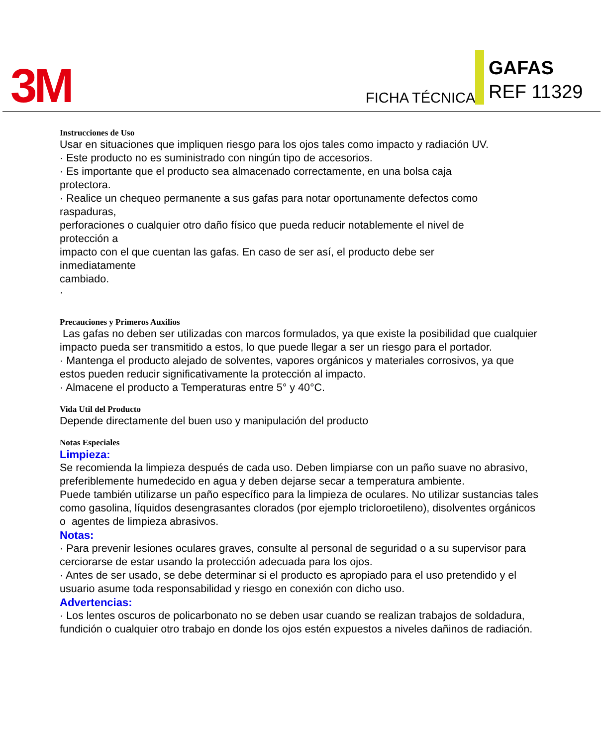3M FICHA TÉCNICA
GAFAS
REF 11329
Instrucciones de Uso
Usar en situaciones que impliquen riesgo para los ojos tales como impacto y radiación UV.
· Este producto no es suministrado con ningún tipo de accesorios.
· Es importante que el producto sea almacenado correctamente, en una bolsa caja
protectora.
· Realice un chequeo permanente a sus gafas para notar oportunamente defectos como
raspaduras,
perforaciones o cualquier otro daño físico que pueda reducir notablemente el nivel de
protección a
impacto con el que cuentan las gafas. En caso de ser así, el producto debe ser
inmediatamente
cambiado.
·
Precauciones y Primeros Auxilios
Las gafas no deben ser utilizadas con marcos formulados, ya que existe la posibilidad que cualquier impacto pueda ser transmitido a estos, lo que puede llegar a ser un riesgo para el portador.
· Mantenga el producto alejado de solventes, vapores orgánicos y materiales corrosivos, ya que estos pueden reducir significativamente la protección al impacto.
· Almacene el producto a Temperaturas entre 5° y 40°C.
Vida Util del Producto
Depende directamente del buen uso y manipulación del producto
Notas Especiales
Limpieza:
Se recomienda la limpieza después de cada uso. Deben limpiarse con un paño suave no abrasivo, preferiblemente humedecido en agua y deben dejarse secar a temperatura ambiente.
Puede también utilizarse un paño específico para la limpieza de oculares. No utilizar sustancias tales como gasolina, líquidos desengrasantes clorados (por ejemplo tricloroetileno), disolventes orgánicos o agentes de limpieza abrasivos.
Notas:
· Para prevenir lesiones oculares graves, consulte al personal de seguridad o a su supervisor para cerciorarse de estar usando la protección adecuada para los ojos.
· Antes de ser usado, se debe determinar si el producto es apropiado para el uso pretendido y el usuario asume toda responsabilidad y riesgo en conexión con dicho uso.
Advertencias:
· Los lentes oscuros de policarbonato no se deben usar cuando se realizan trabajos de soldadura, fundición o cualquier otro trabajo en donde los ojos estén expuestos a niveles dañinos de radiación.